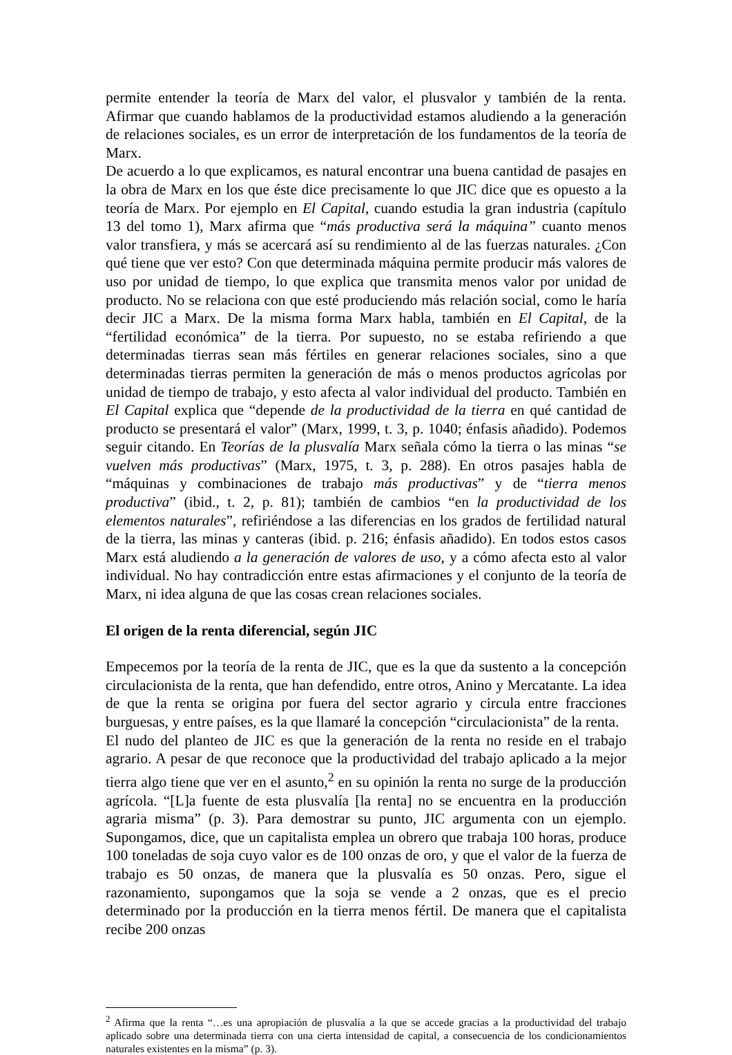permite entender la teoría de Marx del valor, el plusvalor y también de la renta. Afirmar que cuando hablamos de la productividad estamos aludiendo a la generación de relaciones sociales, es un error de interpretación de los fundamentos de la teoría de Marx.
De acuerdo a lo que explicamos, es natural encontrar una buena cantidad de pasajes en la obra de Marx en los que éste dice precisamente lo que JIC dice que es opuesto a la teoría de Marx. Por ejemplo en El Capital, cuando estudia la gran industria (capítulo 13 del tomo 1), Marx afirma que “más productiva será la máquina” cuanto menos valor transfiera, y más se acercará así su rendimiento al de las fuerzas naturales. ¿Con qué tiene que ver esto? Con que determinada máquina permite producir más valores de uso por unidad de tiempo, lo que explica que transmita menos valor por unidad de producto. No se relaciona con que esté produciendo más relación social, como le haría decir JIC a Marx. De la misma forma Marx habla, también en El Capital, de la “fertilidad económica” de la tierra. Por supuesto, no se estaba refiriendo a que determinadas tierras sean más fértiles en generar relaciones sociales, sino a que determinadas tierras permiten la generación de más o menos productos agrícolas por unidad de tiempo de trabajo, y esto afecta al valor individual del producto. También en El Capital explica que “depende de la productividad de la tierra en qué cantidad de producto se presentará el valor” (Marx, 1999, t. 3, p. 1040; énfasis añadido). Podemos seguir citando. En Teorías de la plusvalía Marx señala cómo la tierra o las minas “se vuelven más productivas” (Marx, 1975, t. 3, p. 288). En otros pasajes habla de “máquinas y combinaciones de trabajo más productivas” y de “tierra menos productiva” (ibid., t. 2, p. 81); también de cambios “en la productividad de los elementos naturales”, refiriéndose a las diferencias en los grados de fertilidad natural de la tierra, las minas y canteras (ibid. p. 216; énfasis añadido). En todos estos casos Marx está aludiendo a la generación de valores de uso, y a cómo afecta esto al valor individual. No hay contradicción entre estas afirmaciones y el conjunto de la teoría de Marx, ni idea alguna de que las cosas crean relaciones sociales.
El origen de la renta diferencial, según JIC
Empecemos por la teoría de la renta de JIC, que es la que da sustento a la concepción circulacionista de la renta, que han defendido, entre otros, Anino y Mercatante. La idea de que la renta se origina por fuera del sector agrario y circula entre fracciones burguesas, y entre países, es la que llamaré la concepción “circulacionista” de la renta.
El nudo del planteo de JIC es que la generación de la renta no reside en el trabajo agrario. A pesar de que reconoce que la productividad del trabajo aplicado a la mejor tierra algo tiene que ver en el asunto,<sup>2</sup> en su opinión la renta no surge de la producción agrícola. “[L]a fuente de esta plusvalía [la renta] no se encuentra en la producción agraria misma” (p. 3). Para demostrar su punto, JIC argumenta con un ejemplo. Supongamos, dice, que un capitalista emplea un obrero que trabaja 100 horas, produce 100 toneladas de soja cuyo valor es de 100 onzas de oro, y que el valor de la fuerza de trabajo es 50 onzas, de manera que la plusvalía es 50 onzas. Pero, sigue el razonamiento, supongamos que la soja se vende a 2 onzas, que es el precio determinado por la producción en la tierra menos fértil. De manera que el capitalista recibe 200 onzas
<sup>2</sup> Afirma que la renta “…es una apropiación de plusvalía a la que se accede gracias a la productividad del trabajo aplicado sobre una determinada tierra con una cierta intensidad de capital, a consecuencia de los condicionamientos naturales existentes en la misma” (p. 3).